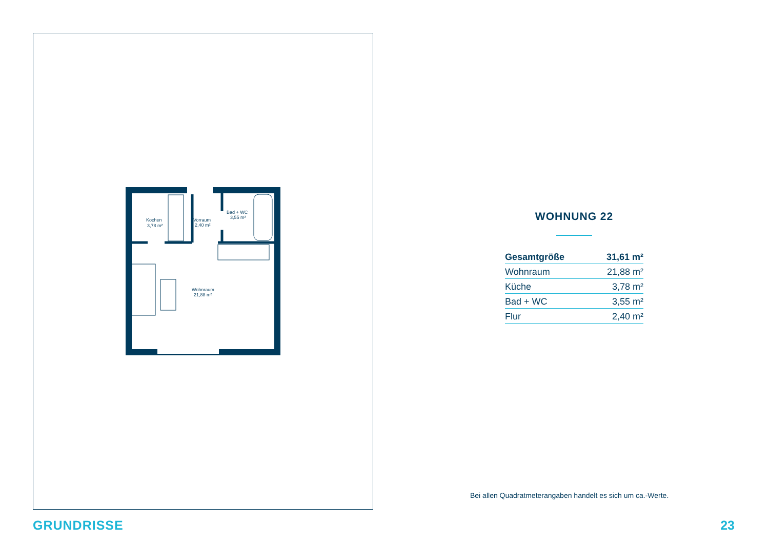Kochen
3,78 m²
Vorraum
2,40 m²
Bad + WC
3,55 m²
Wohnraum
21,88 m²
WOHNUNG 22
| Gesamtgröße | 31,61 m² |
| Wohnraum | 21,88 m² |
| Küche | 3,78 m² |
| Bad + WC | 3,55 m² |
| Flur | 2,40 m² |
Bei allen Quadratmeterangaben handelt es sich um ca.-Werte.
GRUNDRISSE 23